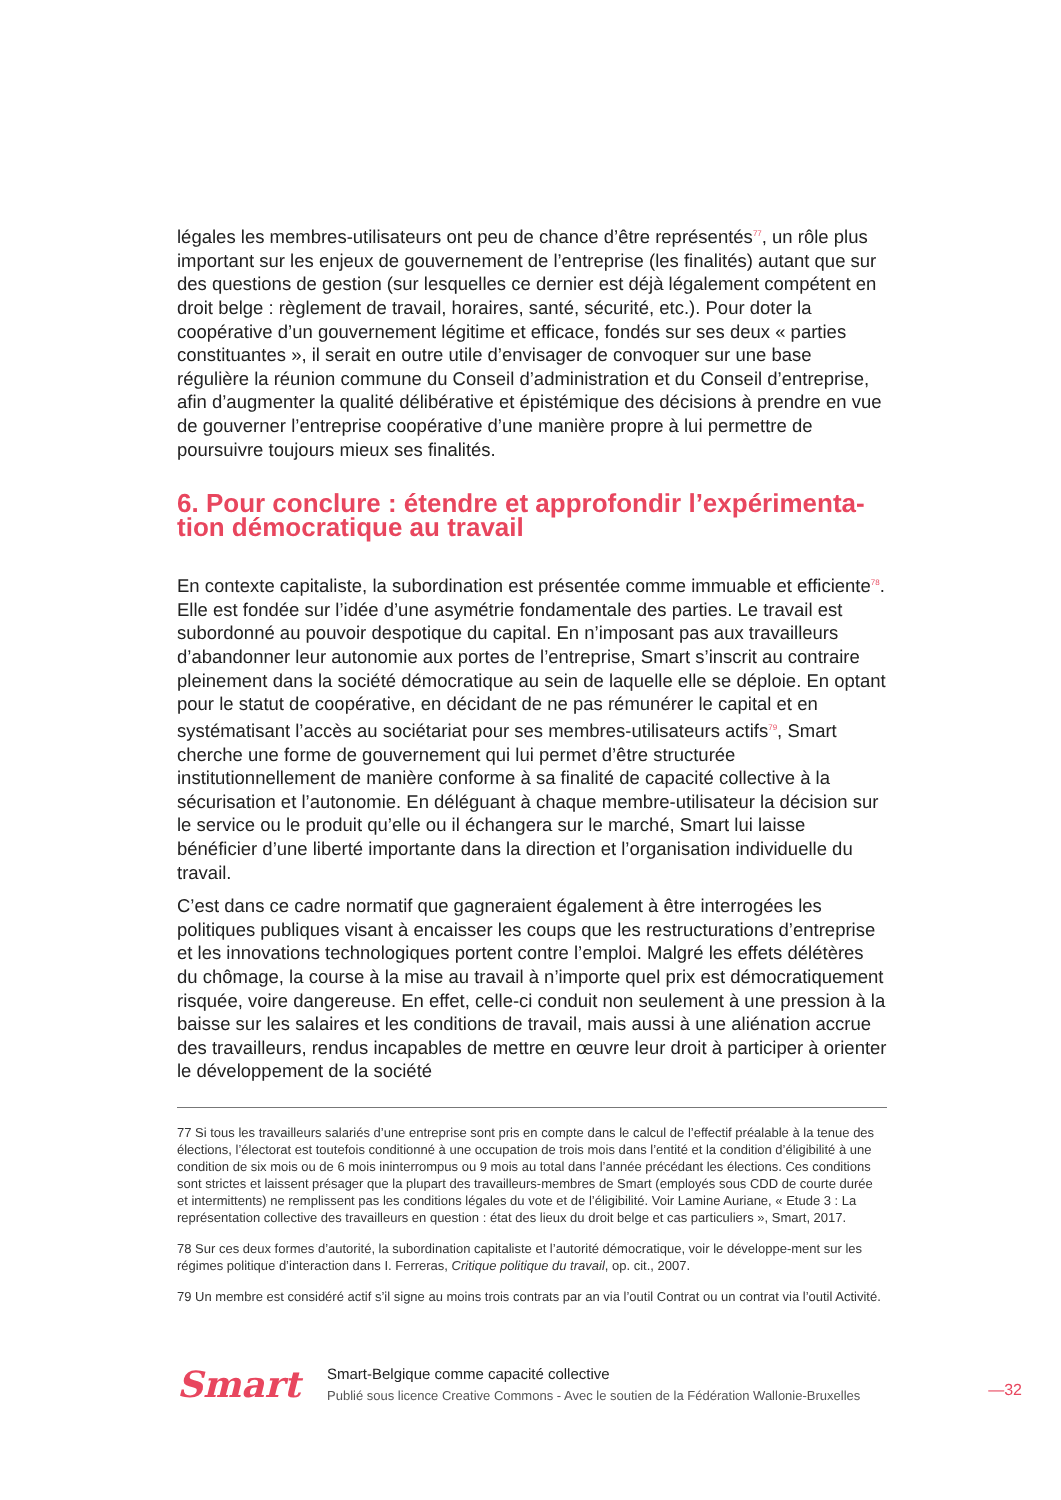légales les membres-utilisateurs ont peu de chance d’être représentés<sup>77</sup>, un rôle plus important sur les enjeux de gouvernement de l’entreprise (les finalités) autant que sur des questions de gestion (sur lesquelles ce dernier est déjà légalement compétent en droit belge : règlement de travail, horaires, santé, sécurité, etc.). Pour doter la coopérative d’un gouvernement légitime et efficace, fondés sur ses deux « parties constituantes », il serait en outre utile d’envisager de convoquer sur une base régulière la réunion commune du Conseil d’administration et du Conseil d’entreprise, afin d’augmenter la qualité délibérative et épistémique des décisions à prendre en vue de gouverner l’entreprise coopérative d’une manière propre à lui permettre de poursuivre toujours mieux ses finalités.
6. Pour conclure : étendre et approfondir l’expérimenta-tion démocratique au travail
En contexte capitaliste, la subordination est présentée comme immuable et efficiente<sup>78</sup>. Elle est fondée sur l’idée d’une asymétrie fondamentale des parties. Le travail est subordonné au pouvoir despotique du capital. En n’imposant pas aux travailleurs d’abandonner leur autonomie aux portes de l’entreprise, Smart s’inscrit au contraire pleinement dans la société démocratique au sein de laquelle elle se déploie. En optant pour le statut de coopérative, en décidant de ne pas rémunérer le capital et en systématisant l’accès au sociétariat pour ses membres-utilisateurs actifs<sup>79</sup>, Smart cherche une forme de gouvernement qui lui permet d’être structurée institutionnellement de manière conforme à sa finalité de capacité collective à la sécurisation et l’autonomie. En déléguant à chaque membre-utilisateur la décision sur le service ou le produit qu’elle ou il échangera sur le marché, Smart lui laisse bénéficier d’une liberté importante dans la direction et l’organisation individuelle du travail.
C’est dans ce cadre normatif que gagneraient également à être interrogées les politiques publiques visant à encaisser les coups que les restructurations d’entreprise et les innovations technologiques portent contre l’emploi. Malgré les effets délétères du chômage, la course à la mise au travail à n’importe quel prix est démocratiquement risquée, voire dangereuse. En effet, celle-ci conduit non seulement à une pression à la baisse sur les salaires et les conditions de travail, mais aussi à une aliénation accrue des travailleurs, rendus incapables de mettre en œuvre leur droit à participer à orienter le développement de la société
77 Si tous les travailleurs salariés d’une entreprise sont pris en compte dans le calcul de l’effectif préalable à la tenue des élections, l’électorat est toutefois conditionné à une occupation de trois mois dans l’entité et la condition d’éligibilité à une condition de six mois ou de 6 mois ininterrompus ou 9 mois au total dans l’année précédant les élections. Ces conditions sont strictes et laissent présager que la plupart des travailleurs-membres de Smart (employés sous CDD de courte durée et intermittents) ne remplissent pas les conditions légales du vote et de l’éligibilité. Voir Lamine Auriane, « Etude 3 : La représentation collective des travailleurs en question : état des lieux du droit belge et cas particuliers », Smart, 2017.
78 Sur ces deux formes d’autorité, la subordination capitaliste et l’autorité démocratique, voir le développe-ment sur les régimes politique d’interaction dans I. Ferreras, Critique politique du travail, op. cit., 2007.
79 Un membre est considéré actif s’il signe au moins trois contrats par an via l’outil Contrat ou un contrat via l’outil Activité.
Smart
Smart-Belgique comme capacité collective
Publié sous licence Creative Commons - Avec le soutien de la Fédération Wallonie-Bruxelles
—32